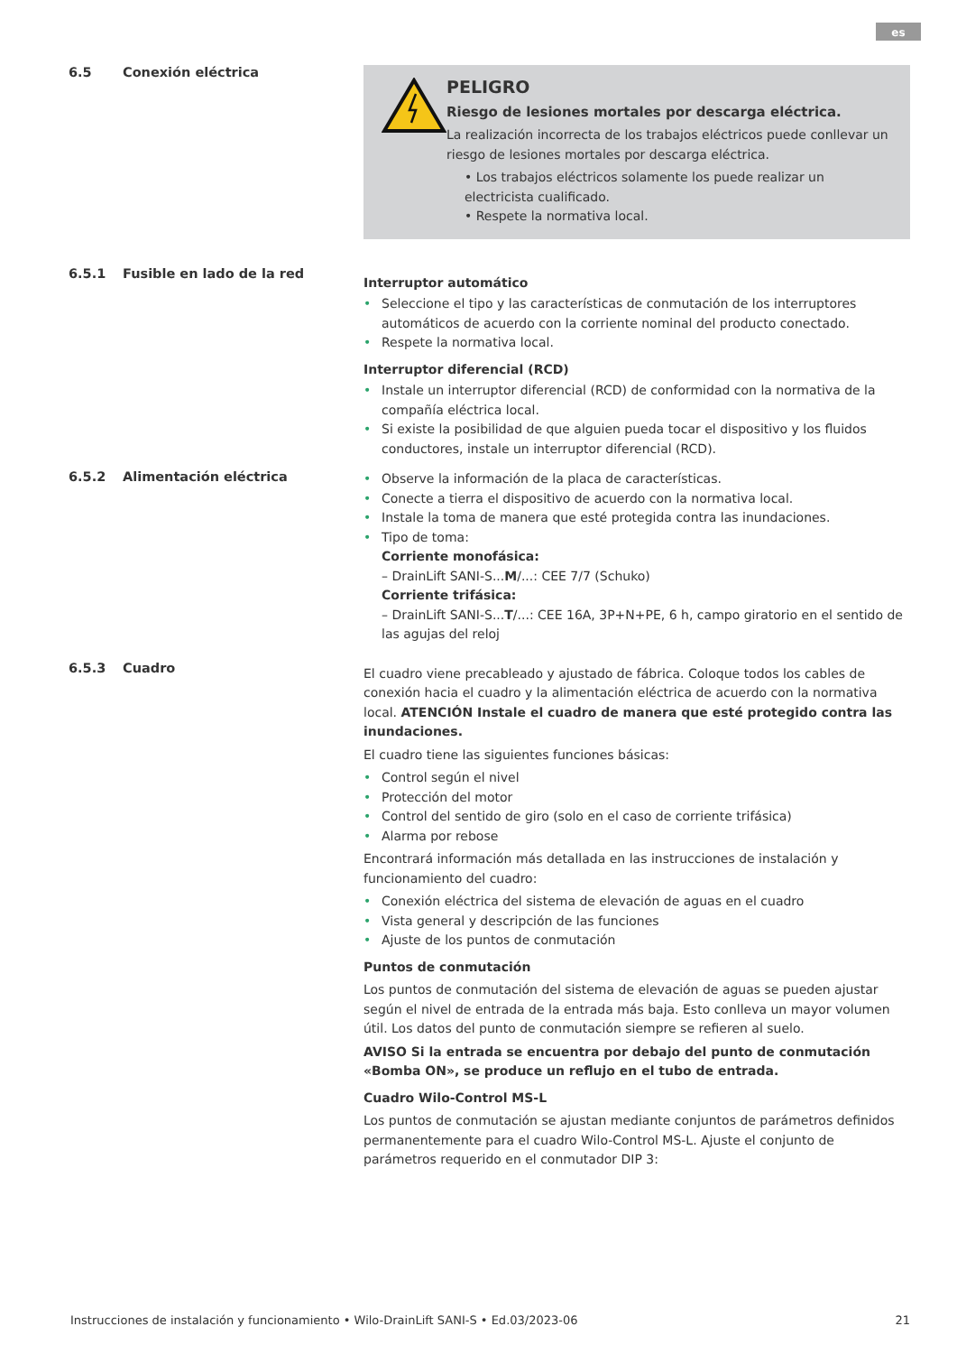es
6.5 Conexión eléctrica
PELIGRO
Riesgo de lesiones mortales por descarga eléctrica.
La realización incorrecta de los trabajos eléctricos puede conllevar un riesgo de lesiones mortales por descarga eléctrica.
• Los trabajos eléctricos solamente los puede realizar un electricista cualificado.
• Respete la normativa local.
6.5.1 Fusible en lado de la red
Interruptor automático
Seleccione el tipo y las características de conmutación de los interruptores automáticos de acuerdo con la corriente nominal del producto conectado.
Respete la normativa local.
Interruptor diferencial (RCD)
Instale un interruptor diferencial (RCD) de conformidad con la normativa de la compañía eléctrica local.
Si existe la posibilidad de que alguien pueda tocar el dispositivo y los fluidos conductores, instale un interruptor diferencial (RCD).
6.5.2 Alimentación eléctrica
Observe la información de la placa de características.
Conecte a tierra el dispositivo de acuerdo con la normativa local.
Instale la toma de manera que esté protegida contra las inundaciones.
Tipo de toma:
Corriente monofásica:
– DrainLift SANI-S...M/...: CEE 7/7 (Schuko)
Corriente trifásica:
– DrainLift SANI-S...T/...: CEE 16A, 3P+N+PE, 6 h, campo giratorio en el sentido de las agujas del reloj
6.5.3 Cuadro
El cuadro viene precableado y ajustado de fábrica. Coloque todos los cables de conexión hacia el cuadro y la alimentación eléctrica de acuerdo con la normativa local. ATENCIÓN Instale el cuadro de manera que esté protegido contra las inundaciones.
El cuadro tiene las siguientes funciones básicas:
Control según el nivel
Protección del motor
Control del sentido de giro (solo en el caso de corriente trifásica)
Alarma por rebose
Encontrará información más detallada en las instrucciones de instalación y funcionamiento del cuadro:
Conexión eléctrica del sistema de elevación de aguas en el cuadro
Vista general y descripción de las funciones
Ajuste de los puntos de conmutación
Puntos de conmutación
Los puntos de conmutación del sistema de elevación de aguas se pueden ajustar según el nivel de entrada de la entrada más baja. Esto conlleva un mayor volumen útil. Los datos del punto de conmutación siempre se refieren al suelo.
AVISO Si la entrada se encuentra por debajo del punto de conmutación «Bomba ON», se produce un reflujo en el tubo de entrada.
Cuadro Wilo-Control MS-L
Los puntos de conmutación se ajustan mediante conjuntos de parámetros definidos permanentemente para el cuadro Wilo-Control MS-L. Ajuste el conjunto de parámetros requerido en el conmutador DIP 3:
Instrucciones de instalación y funcionamiento • Wilo-DrainLift SANI-S • Ed.03/2023-06 21